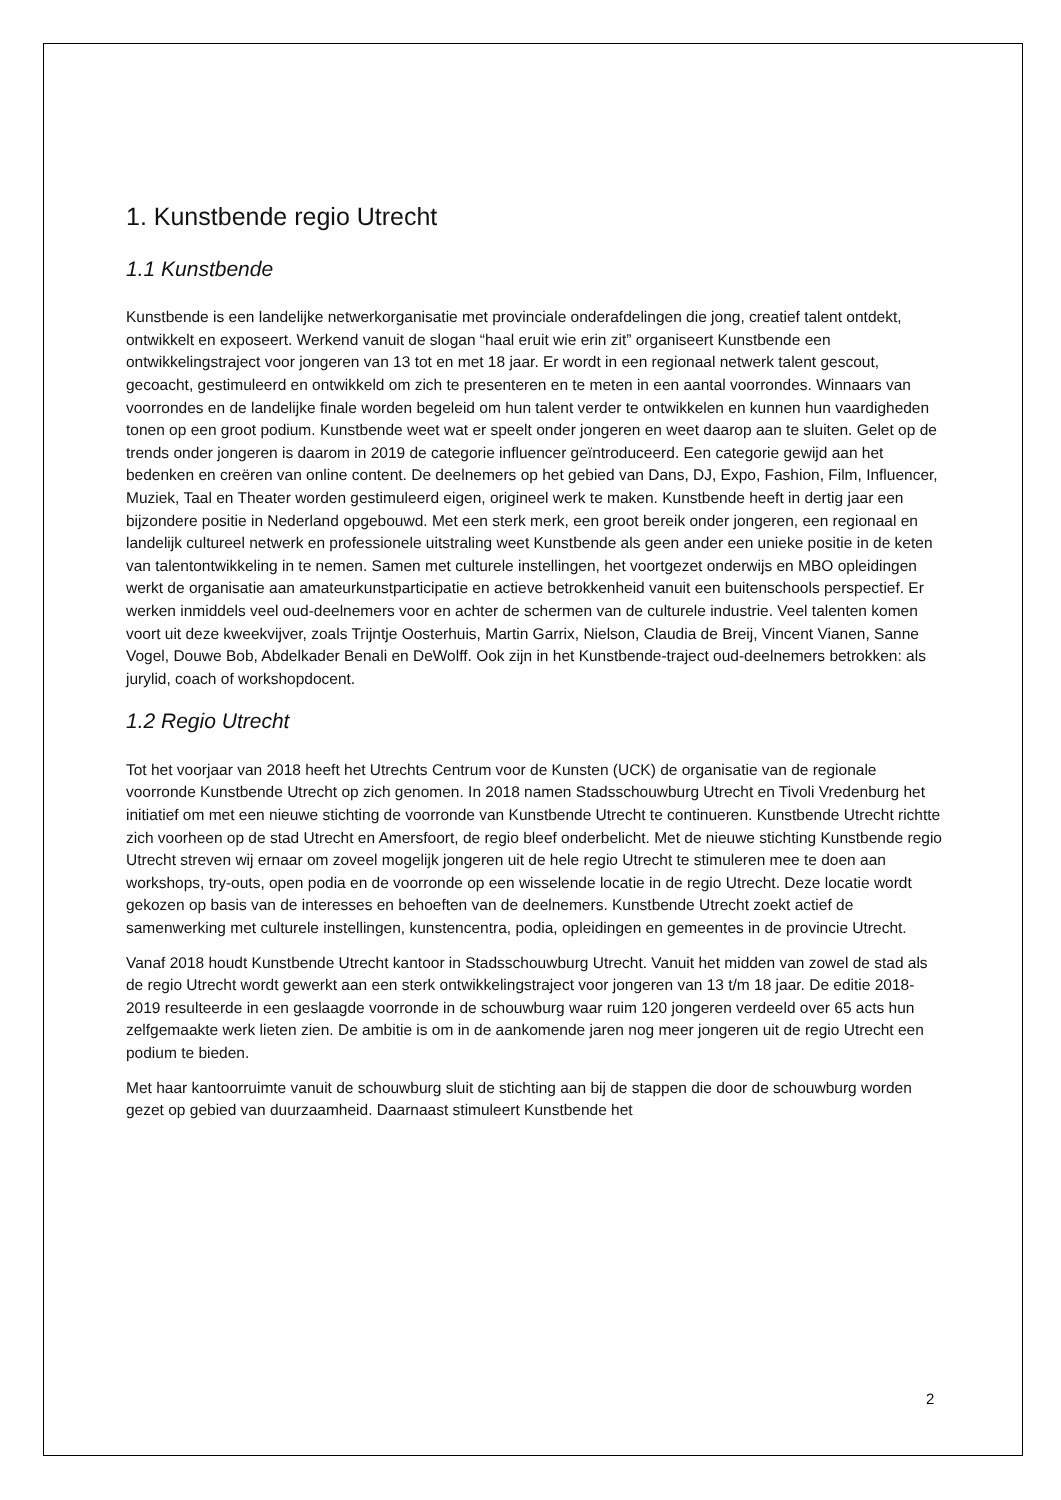1. Kunstbende regio Utrecht
1.1 Kunstbende
Kunstbende is een landelijke netwerkorganisatie met provinciale onderafdelingen die jong, creatief talent ontdekt, ontwikkelt en exposeert. Werkend vanuit de slogan “haal eruit wie erin zit” organiseert Kunstbende een ontwikkelingstraject voor jongeren van 13 tot en met 18 jaar. Er wordt in een regionaal netwerk talent gescout, gecoacht, gestimuleerd en ontwikkeld om zich te presenteren en te meten in een aantal voorrondes. Winnaars van voorrondes en de landelijke finale worden begeleid om hun talent verder te ontwikkelen en kunnen hun vaardigheden tonen op een groot podium. Kunstbende weet wat er speelt onder jongeren en weet daarop aan te sluiten. Gelet op de trends onder jongeren is daarom in 2019 de categorie influencer geïntroduceerd. Een categorie gewijd aan het bedenken en creëren van online content. De deelnemers op het gebied van Dans, DJ, Expo, Fashion, Film, Influencer, Muziek, Taal en Theater worden gestimuleerd eigen, origineel werk te maken. Kunstbende heeft in dertig jaar een bijzondere positie in Nederland opgebouwd. Met een sterk merk, een groot bereik onder jongeren, een regionaal en landelijk cultureel netwerk en professionele uitstraling weet Kunstbende als geen ander een unieke positie in de keten van talentontwikkeling in te nemen. Samen met culturele instellingen, het voortgezet onderwijs en MBO opleidingen werkt de organisatie aan amateurkunstparticipatie en actieve betrokkenheid vanuit een buitenschools perspectief. Er werken inmiddels veel oud-deelnemers voor en achter de schermen van de culturele industrie. Veel talenten komen voort uit deze kweekvijver, zoals Trijntje Oosterhuis, Martin Garrix, Nielson, Claudia de Breij, Vincent Vianen, Sanne Vogel, Douwe Bob, Abdelkader Benali en DeWolff. Ook zijn in het Kunstbende-traject oud-deelnemers betrokken: als jurylid, coach of workshopdocent.
1.2 Regio Utrecht
Tot het voorjaar van 2018 heeft het Utrechts Centrum voor de Kunsten (UCK) de organisatie van de regionale voorronde Kunstbende Utrecht op zich genomen. In 2018 namen Stadsschouwburg Utrecht en Tivoli Vredenburg het initiatief om met een nieuwe stichting de voorronde van Kunstbende Utrecht te continueren. Kunstbende Utrecht richtte zich voorheen op de stad Utrecht en Amersfoort, de regio bleef onderbelicht. Met de nieuwe stichting Kunstbende regio Utrecht streven wij ernaar om zoveel mogelijk jongeren uit de hele regio Utrecht te stimuleren mee te doen aan workshops, try-outs, open podia en de voorronde op een wisselende locatie in de regio Utrecht. Deze locatie wordt gekozen op basis van de interesses en behoeften van de deelnemers. Kunstbende Utrecht zoekt actief de samenwerking met culturele instellingen, kunstencentra, podia, opleidingen en gemeentes in de provincie Utrecht.
Vanaf 2018 houdt Kunstbende Utrecht kantoor in Stadsschouwburg Utrecht. Vanuit het midden van zowel de stad als de regio Utrecht wordt gewerkt aan een sterk ontwikkelingstraject voor jongeren van 13 t/m 18 jaar. De editie 2018-2019 resulteerde in een geslaagde voorronde in de schouwburg waar ruim 120 jongeren verdeeld over 65 acts hun zelfgemaakte werk lieten zien. De ambitie is om in de aankomende jaren nog meer jongeren uit de regio Utrecht een podium te bieden.
Met haar kantoorruimte vanuit de schouwburg sluit de stichting aan bij de stappen die door de schouwburg worden gezet op gebied van duurzaamheid. Daarnaast stimuleert Kunstbende het
2